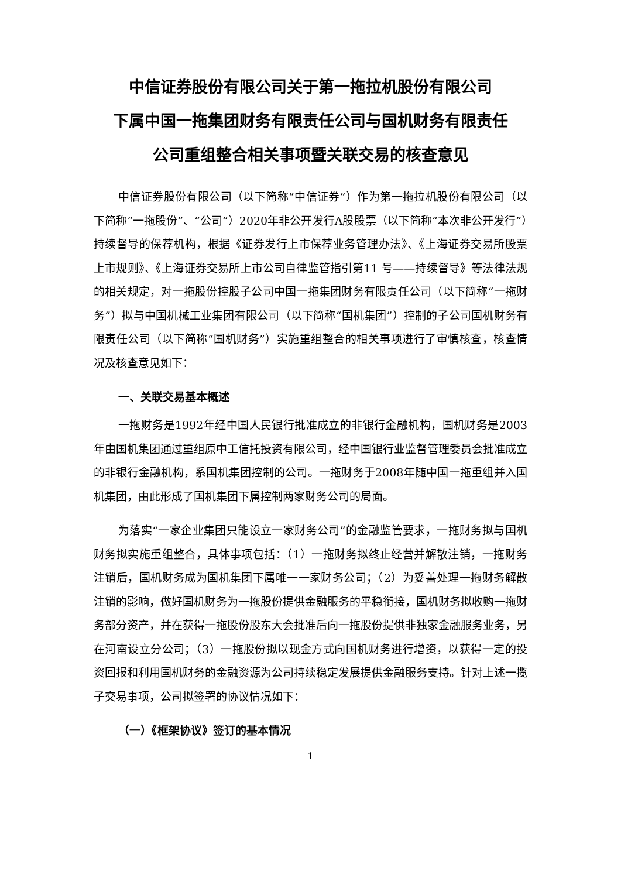中信证券股份有限公司关于第一拖拉机股份有限公司
下属中国一拖集团财务有限责任公司与国机财务有限责任
公司重组整合相关事项暨关联交易的核查意见
中信证券股份有限公司（以下简称“中信证券”）作为第一拖拉机股份有限公司（以下简称“一拖股份”、“公司”）2020年非公开发行A股股票（以下简称“本次非公开发行”）持续督导的保荐机构，根据《证券发行上市保荐业务管理办法》、《上海证券交易所股票上市规则》、《上海证券交易所上市公司自律监管指引第11 号——持续督导》等法律法规的相关规定，对一拖股份控股子公司中国一拖集团财务有限责任公司（以下简称“一拖财务”）拟与中国机械工业集团有限公司（以下简称“国机集团”）控制的子公司国机财务有限责任公司（以下简称“国机财务”）实施重组整合的相关事项进行了审慎核查，核查情况及核查意见如下：
一、关联交易基本概述
一拖财务是1992年经中国人民银行批准成立的非银行金融机构，国机财务是2003年由国机集团通过重组原中工信托投资有限公司，经中国银行业监督管理委员会批准成立的非银行金融机构，系国机集团控制的公司。一拖财务于2008年随中国一拖重组并入国机集团，由此形成了国机集团下属控制两家财务公司的局面。
为落实“一家企业集团只能设立一家财务公司”的金融监管要求，一拖财务拟与国机财务拟实施重组整合，具体事项包括：（1）一拖财务拟终止经营并解散注销，一拖财务注销后，国机财务成为国机集团下属唯一一家财务公司；（2）为妥善处理一拖财务解散注销的影响，做好国机财务为一拖股份提供金融服务的平稳衔接，国机财务拟收购一拖财务部分资产，并在获得一拖股份股东大会批准后向一拖股份提供非独家金融服务业务，另在河南设立分公司；（3）一拖股份拟以现金方式向国机财务进行增资，以获得一定的投资回报和利用国机财务的金融资源为公司持续稳定发展提供金融服务支持。针对上述一揽子交易事项，公司拟签署的协议情况如下：
（一）《框架协议》签订的基本情况
1